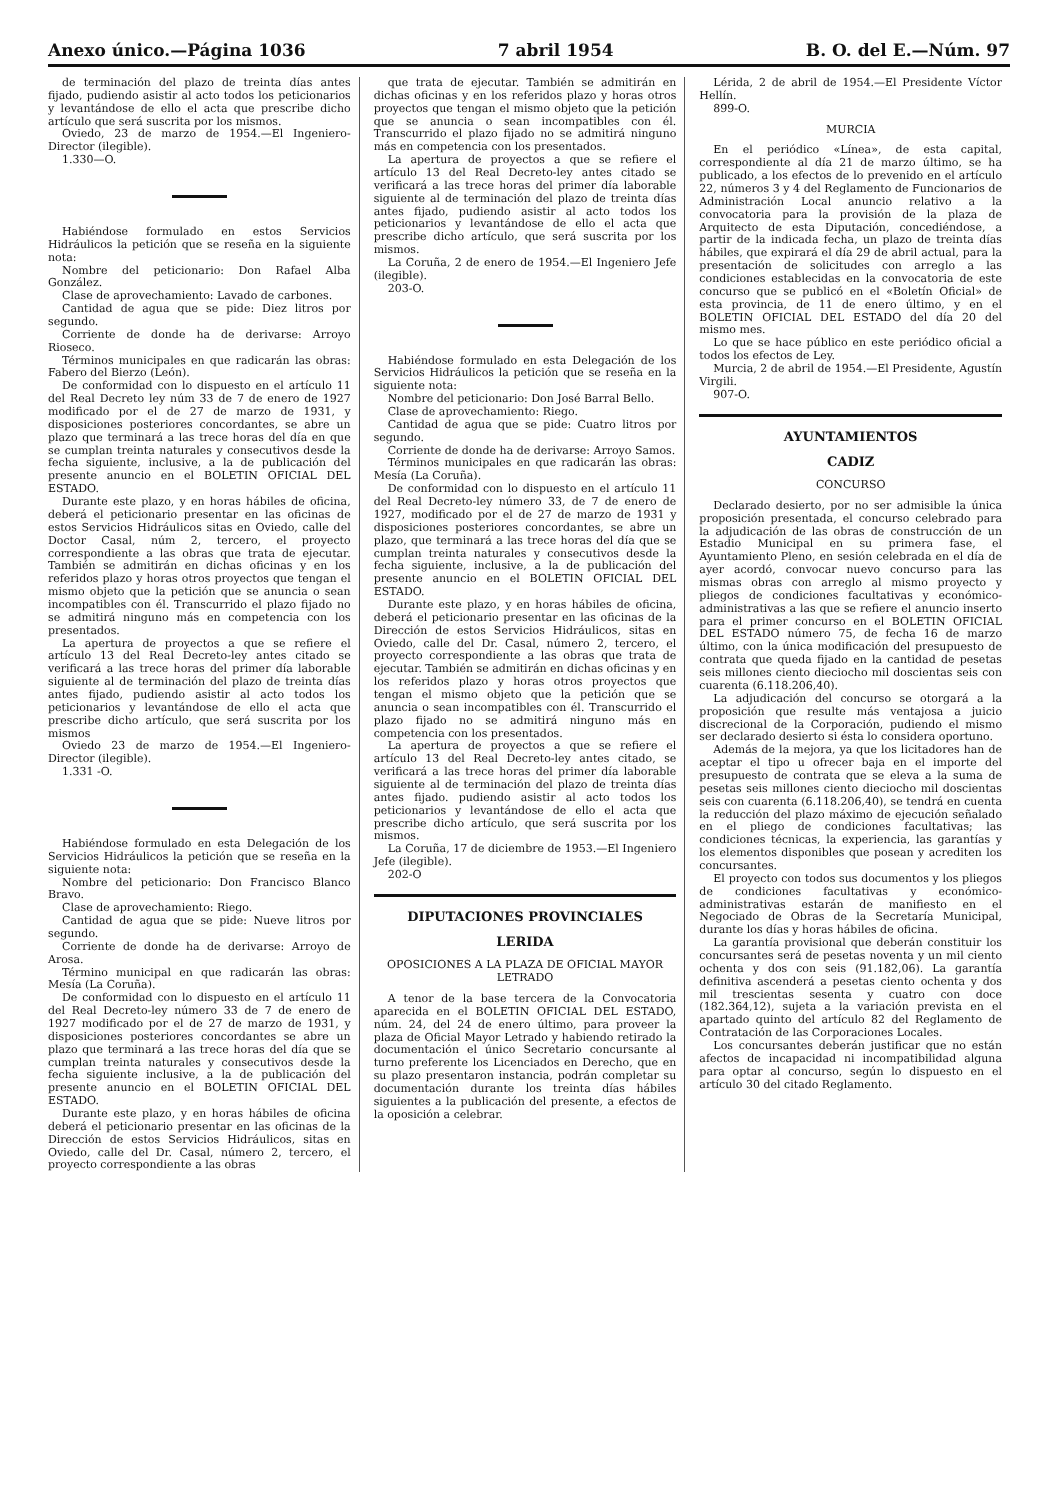Anexo único.—Página 1036 7 abril 1954 B. O. del E.—Núm. 97
de terminación del plazo de treinta días antes fijado, pudiendo asistir al acto todos los peticionarios y levantándose de ello el acta que prescribe dicho artículo que será suscrita por los mismos.
Oviedo, 23 de marzo de 1954.—El Ingeniero-Director (ilegible).
1.330—O.
Habiéndose formulado en estos Servicios Hidráulicos la petición que se reseña en la siguiente nota:
Nombre del peticionario: Don Rafael Alba González.
Clase de aprovechamiento: Lavado de carbones.
Cantidad de agua que se pide: Diez litros por segundo.
Corriente de donde ha de derivarse: Arroyo Rioseco.
Términos municipales en que radicarán las obras: Fabero del Bierzo (León).
De conformidad con lo dispuesto en el artículo 11 del Real Decreto ley núm 33 de 7 de enero de 1927 modificado por el de 27 de marzo de 1931, y disposiciones posteriores concordantes, se abre un plazo que terminará a las trece horas del día en que se cumplan treinta naturales y consecutivos desde la fecha siguiente, inclusive, a la de publicación del presente anuncio en el BOLETIN OFICIAL DEL ESTADO.
Durante este plazo, y en horas hábiles de oficina, deberá el peticionario presentar en las oficinas de estos Servicios Hidráulicos sitas en Oviedo, calle del Doctor Casal, núm 2, tercero, el proyecto correspondiente a las obras que trata de ejecutar. También se admitirán en dichas oficinas y en los referidos plazo y horas otros proyectos que tengan el mismo objeto que la petición que se anuncia o sean incompatibles con él. Transcurrido el plazo fijado no se admitirá ninguno más en competencia con los presentados.
La apertura de proyectos a que se refiere el artículo 13 del Real Decreto-ley antes citado se verificará a las trece horas del primer día laborable siguiente al de terminación del plazo de treinta días antes fijado, pudiendo asistir al acto todos los peticionarios y levantándose de ello el acta que prescribe dicho artículo, que será suscrita por los mismos
Oviedo 23 de marzo de 1954.—El Ingeniero-Director (ilegible).
1.331 -O.
Habiéndose formulado en esta Delegación de los Servicios Hidráulicos la petición que se reseña en la siguiente nota:
Nombre del peticionario: Don Francisco Blanco Bravo.
Clase de aprovechamiento: Riego.
Cantidad de agua que se pide: Nueve litros por segundo.
Corriente de donde ha de derivarse: Arroyo de Arosa.
Término municipal en que radicarán las obras: Mesía (La Coruña).
De conformidad con lo dispuesto en el artículo 11 del Real Decreto-ley número 33 de 7 de enero de 1927 modificado por el de 27 de marzo de 1931, y disposiciones posteriores concordantes se abre un plazo que terminará a las trece horas del día que se cumplan treinta naturales y consecutivos desde la fecha siguiente inclusive, a la de publicación del presente anuncio en el BOLETIN OFICIAL DEL ESTADO.
Durante este plazo, y en horas hábiles de oficina deberá el peticionario presentar en las oficinas de la Dirección de estos Servicios Hidráulicos, sitas en Oviedo, calle del Dr. Casal, número 2, tercero, el proyecto correspondiente a las obras
que trata de ejecutar. También se admitirán en dichas oficinas y en los referidos plazo y horas otros proyectos que tengan el mismo objeto que la petición que se anuncia o sean incompatibles con él. Transcurrido el plazo fijado no se admitirá ninguno más en competencia con los presentados.
La apertura de proyectos a que se refiere el artículo 13 del Real Decreto-ley antes citado se verificará a las trece horas del primer día laborable siguiente al de terminación del plazo de treinta días antes fijado, pudiendo asistir al acto todos los peticionarios y levantándose de ello el acta que prescribe dicho artículo, que será suscrita por los mismos.
La Coruña, 2 de enero de 1954.—El Ingeniero Jefe (ilegible).
203-O.
Habiéndose formulado en esta Delegación de los Servicios Hidráulicos la petición que se reseña en la siguiente nota:
Nombre del peticionario: Don José Barral Bello.
Clase de aprovechamiento: Riego.
Cantidad de agua que se pide: Cuatro litros por segundo.
Corriente de donde ha de derivarse: Arroyo Samos.
Términos municipales en que radicarán las obras: Mesía (La Coruña).
De conformidad con lo dispuesto en el artículo 11 del Real Decreto-ley número 33, de 7 de enero de 1927, modificado por el de 27 de marzo de 1931 y disposiciones posteriores concordantes, se abre un plazo, que terminará a las trece horas del día que se cumplan treinta naturales y consecutivos desde la fecha siguiente, inclusive, a la de publicación del presente anuncio en el BOLETIN OFICIAL DEL ESTADO.
Durante este plazo, y en horas hábiles de oficina, deberá el peticionario presentar en las oficinas de la Dirección de estos Servicios Hidráulicos, sitas en Oviedo, calle del Dr. Casal, número 2, tercero, el proyecto correspondiente a las obras que trata de ejecutar. También se admitirán en dichas oficinas y en los referidos plazo y horas otros proyectos que tengan el mismo objeto que la petición que se anuncia o sean incompatibles con él. Transcurrido el plazo fijado no se admitirá ninguno más en competencia con los presentados.
La apertura de proyectos a que se refiere el artículo 13 del Real Decreto-ley antes citado, se verificará a las trece horas del primer día laborable siguiente al de terminación del plazo de treinta días antes fijado. pudiendo asistir al acto todos los peticionarios y levantándose de ello el acta que prescribe dicho artículo, que será suscrita por los mismos.
La Coruña, 17 de diciembre de 1953.—El Ingeniero Jefe (ilegible).
202-O
DIPUTACIONES PROVINCIALES
LERIDA
OPOSICIONES A LA PLAZA DE OFICIAL MAYOR LETRADO
A tenor de la base tercera de la Convocatoria aparecida en el BOLETIN OFICIAL DEL ESTADO, núm. 24, del 24 de enero último, para proveer la plaza de Oficial Mayor Letrado y habiendo retirado la documentación el único Secretario concursante al turno preferente los Licenciados en Derecho, que en su plazo presentaron instancia, podrán completar su documentación durante los treinta días hábiles siguientes a la publicación del presente, a efectos de la oposición a celebrar.
Lérida, 2 de abril de 1954.—El Presidente Víctor Hellín.
899-O.
MURCIA
En el periódico «Línea», de esta capital, correspondiente al día 21 de marzo último, se ha publicado, a los efectos de lo prevenido en el artículo 22, números 3 y 4 del Reglamento de Funcionarios de Administración Local anuncio relativo a la convocatoria para la provisión de la plaza de Arquitecto de esta Diputación, concediéndose, a partir de la indicada fecha, un plazo de treinta días hábiles, que expirará el día 29 de abril actual, para la presentación de solicitudes con arreglo a las condiciones establecidas en la convocatoria de este concurso que se publicó en el «Boletín Oficial» de esta provincia, de 11 de enero último, y en el BOLETIN OFICIAL DEL ESTADO del día 20 del mismo mes.
Lo que se hace público en este periódico oficial a todos los efectos de Ley.
Murcia, 2 de abril de 1954.—El Presidente, Agustín Virgili.
907-O.
AYUNTAMIENTOS
CADIZ
CONCURSO
Declarado desierto, por no ser admisible la única proposición presentada, el concurso celebrado para la adjudicación de las obras de construcción de un Estadio Municipal en su primera fase, el Ayuntamiento Pleno, en sesión celebrada en el día de ayer acordó, convocar nuevo concurso para las mismas obras con arreglo al mismo proyecto y pliegos de condiciones facultativas y económico-administrativas a las que se refiere el anuncio inserto para el primer concurso en el BOLETIN OFICIAL DEL ESTADO número 75, de fecha 16 de marzo último, con la única modificación del presupuesto de contrata que queda fijado en la cantidad de pesetas seis millones ciento dieciocho mil doscientas seis con cuarenta (6.118.206,40).
La adjudicación del concurso se otorgará a la proposición que resulte más ventajosa a juicio discrecional de la Corporación, pudiendo el mismo ser declarado desierto si ésta lo considera oportuno.
Además de la mejora, ya que los licitadores han de aceptar el tipo u ofrecer baja en el importe del presupuesto de contrata que se eleva a la suma de pesetas seis millones ciento dieciocho mil doscientas seis con cuarenta (6.118.206,40), se tendrá en cuenta la reducción del plazo máximo de ejecución señalado en el pliego de condiciones facultativas; las condiciones técnicas, la experiencia, las garantías y los elementos disponibles que posean y acrediten los concursantes.
El proyecto con todos sus documentos y los pliegos de condiciones facultativas y económico-administrativas estarán de manifiesto en el Negociado de Obras de la Secretaría Municipal, durante los días y horas hábiles de oficina.
La garantía provisional que deberán constituir los concursantes será de pesetas noventa y un mil ciento ochenta y dos con seis (91.182,06). La garantía definitiva ascenderá a pesetas ciento ochenta y dos mil trescientas sesenta y cuatro con doce (182.364,12), sujeta a la variación prevista en el apartado quinto del artículo 82 del Reglamento de Contratación de las Corporaciones Locales.
Los concursantes deberán justificar que no están afectos de incapacidad ni incompatibilidad alguna para optar al concurso, según lo dispuesto en el artículo 30 del citado Reglamento.